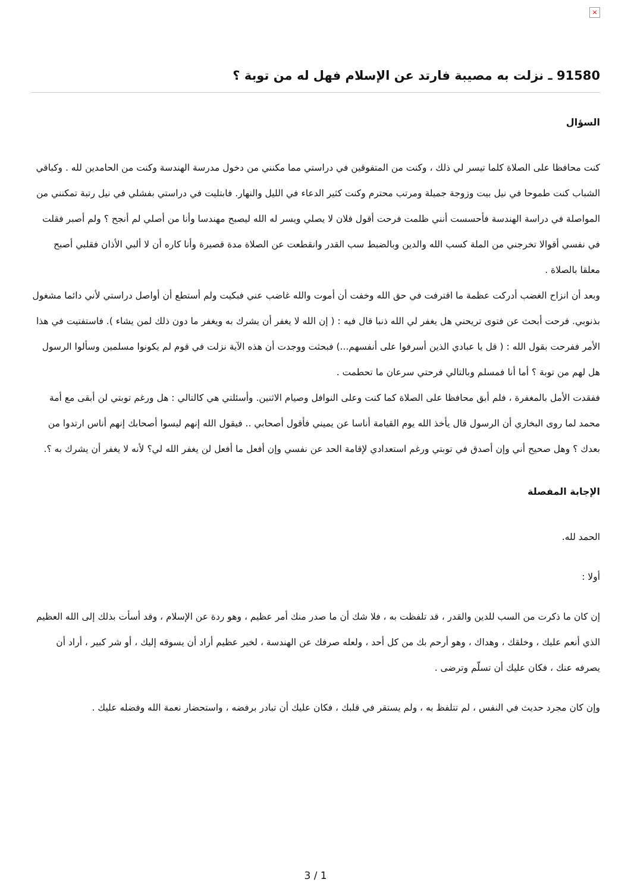×
91580 ـ نزلت به مصيبة فارتد عن الإسلام فهل له من توبة ؟
السؤال
كنت محافظا على الصلاة كلما تيسر لي ذلك ، وكنت من المتفوقين في دراستي مما مكنني من دخول مدرسة الهندسة وكنت من الحامدين لله . وكباقي الشباب كنت طموحا في نيل بيت وزوجة جميلة ومرتب محترم وكنت كثير الدعاء في الليل والنهار. فابتليت في دراستي بفشلي في نيل رتبة تمكنني من المواصلة في دراسة الهندسة فأحسست أنني ظلمت فرحت أقول فلان لا يصلي ويسر له الله ليصبح مهندسا وأنا من أصلي لم أنجح ؟ ولم أصبر فقلت في نفسي أقوالا تخرجني من الملة كسب الله والدين وبالضبط سب القدر وانقطعت عن الصلاة مدة قصيرة وأنا كاره أن لا ألبي الأذان فقلبي أصبح معلقا بالصلاة .
وبعد أن انزاح الغضب أدركت عظمة ما اقترفت في حق الله وخفت أن أموت والله غاضب عني فبكيت ولم أستطع أن أواصل دراستي لأني دائما مشغول بذنوبي. فرحت أبحث عن فتوى تريحني هل يغفر لي الله ذنبا قال فيه : ( إن الله لا يغفر أن يشرك به ويغفر ما دون ذلك لمن يشاء ). فاستفتيت في هذا الأمر ففرحت بقول الله : ( قل يا عبادي الذين أسرفوا على أنفسهم...) فبحثت ووجدت أن هذه الآية نزلت في قوم لم يكونوا مسلمين وسألوا الرسول هل لهم من توبة ؟ أما أنا فمسلم وبالتالي فرحتي سرعان ما تحطمت .
ففقدت الأمل بالمغفرة ، فلم أبق محافظا على الصلاة كما كنت وعلى النوافل وصيام الاثنين. وأسئلتي هي كالتالي : هل ورغم توبتي لن أبقى مع أمة محمد لما روى البخاري أن الرسول قال يأخذ الله يوم القيامة أناسا عن يميني فأقول أصحابي .. فيقول الله إنهم ليسوا أصحابك إنهم أناس ارتدوا من بعدك ؟ وهل صحيح أني وإن أصدق في توبتي ورغم استعدادي لإقامة الحد عن نفسي وإن أفعل ما أفعل لن يغفر الله لي؟ لأنه لا يغفر أن يشرك به ؟.
الإجابة المفصلة
الحمد لله.
أولا :
إن كان ما ذكرت من السب للدين والقدر ، قد تلفظت به ، فلا شك أن ما صدر منك أمر عظيم ، وهو ردة عن الإسلام ، وقد أسأت بذلك إلى الله العظيم الذي أنعم عليك ، وخلقك ، وهداك ، وهو أرحم بك من كل أحد ، ولعله صرفك عن الهندسة ، لخير عظيم أراد أن يسوقه إليك ، أو شر كبير ، أراد أن يصرفه عنك ، فكان عليك أن تسلّم وترضى .
وإن كان مجرد حديث في النفس ، لم تتلفظ به ، ولم يستقر في قلبك ، فكان عليك أن تبادر برفضه ، واستحضار نعمة الله وفضله عليك .
3 / 1